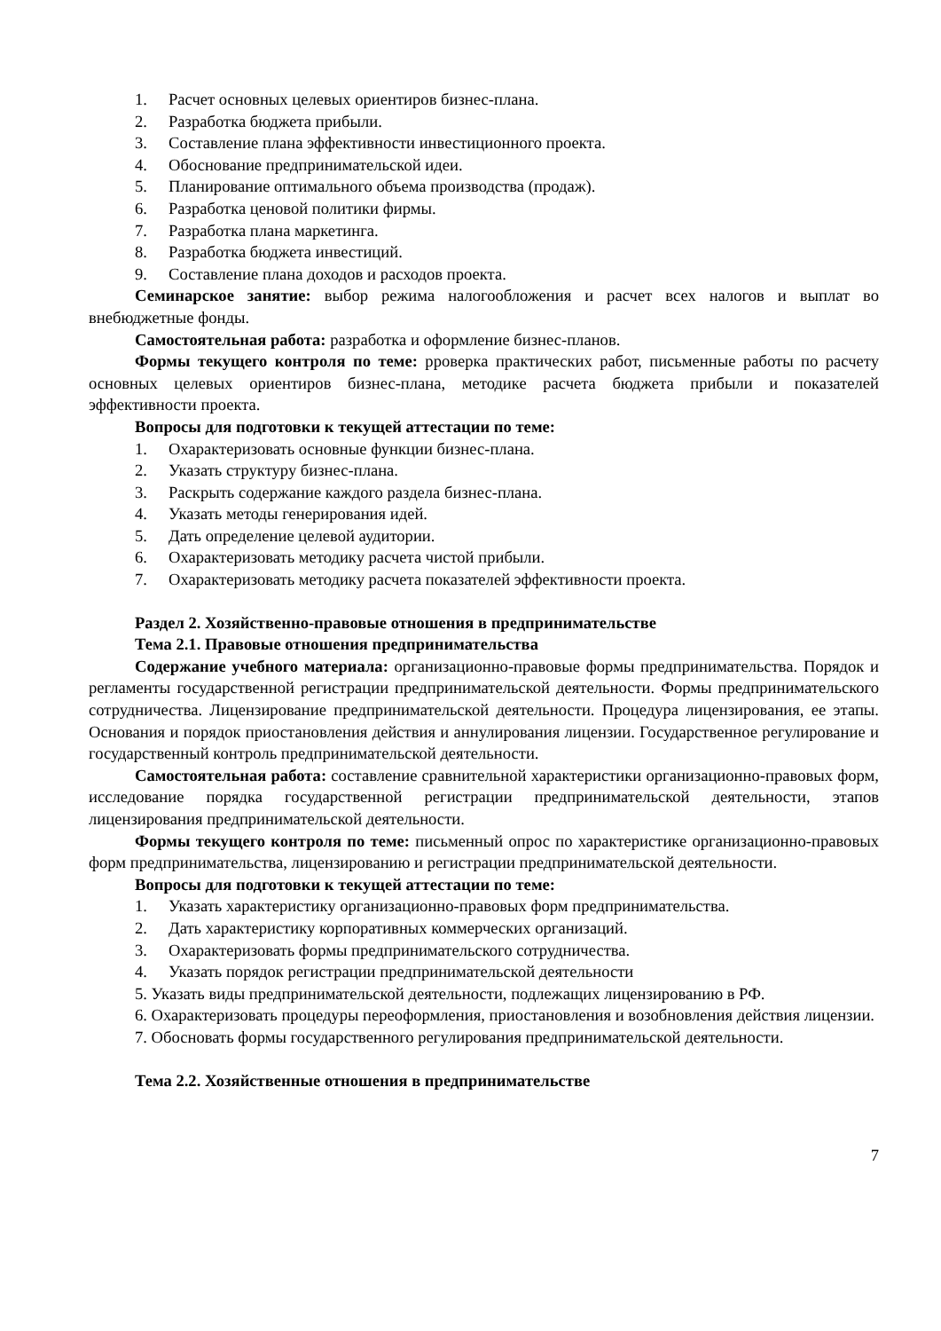1. Расчет основных целевых ориентиров бизнес-плана.
2. Разработка бюджета прибыли.
3. Составление плана эффективности инвестиционного проекта.
4. Обоснование предпринимательской идеи.
5. Планирование оптимального объема производства (продаж).
6. Разработка ценовой политики фирмы.
7. Разработка плана маркетинга.
8. Разработка бюджета инвестиций.
9. Составление плана доходов и расходов проекта.
Семинарское занятие: выбор режима налогообложения и расчет всех налогов и выплат во внебюджетные фонды.
Самостоятельная работа: разработка и оформление бизнес-планов.
Формы текущего контроля по теме: рроверка практических работ, письменные работы по расчету основных целевых ориентиров бизнес-плана, методике расчета бюджета прибыли и показателей эффективности проекта.
Вопросы для подготовки к текущей аттестации по теме:
1. Охарактеризовать основные функции бизнес-плана.
2. Указать структуру бизнес-плана.
3. Раскрыть содержание каждого раздела бизнес-плана.
4. Указать методы генерирования идей.
5. Дать определение целевой аудитории.
6. Охарактеризовать методику расчета чистой прибыли.
7. Охарактеризовать методику расчета показателей эффективности проекта.
Раздел 2. Хозяйственно-правовые отношения в предпринимательстве
Тема 2.1. Правовые отношения предпринимательства
Содержание учебного материала: организационно-правовые формы предпринимательства. Порядок и регламенты государственной регистрации предпринимательской деятельности. Формы предпринимательского сотрудничества. Лицензирование предпринимательской деятельности. Процедура лицензирования, ее этапы. Основания и порядок приостановления действия и аннулирования лицензии. Государственное регулирование и государственный контроль предпринимательской деятельности.
Самостоятельная работа: составление сравнительной характеристики организационно-правовых форм, исследование порядка государственной регистрации предпринимательской деятельности, этапов лицензирования предпринимательской деятельности.
Формы текущего контроля по теме: письменный опрос по характеристике организационно-правовых форм предпринимательства, лицензированию и регистрации предпринимательской деятельности.
Вопросы для подготовки к текущей аттестации по теме:
1. Указать характеристику организационно-правовых форм предпринимательства.
2. Дать характеристику корпоративных коммерческих организаций.
3. Охарактеризовать формы предпринимательского сотрудничества.
4. Указать порядок регистрации предпринимательской деятельности
5. Указать виды предпринимательской деятельности, подлежащих лицензированию в РФ.
6. Охарактеризовать процедуры переоформления, приостановления и возобновления действия лицензии.
7. Обосновать формы государственного регулирования предпринимательской деятельности.
Тема 2.2. Хозяйственные отношения в предпринимательстве
7